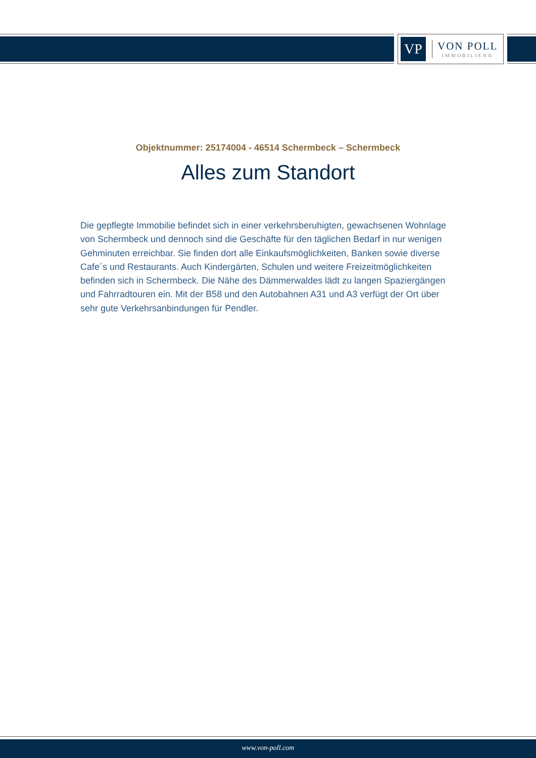VP
VON POLL
IMMOBILIEN®
Objektnummer: 25174004 - 46514 Schermbeck – Schermbeck
Alles zum Standort
Die gepflegte Immobilie befindet sich in einer verkehrsberuhigten, gewachsenen Wohnlage von Schermbeck und dennoch sind die Geschäfte für den täglichen Bedarf in nur wenigen Gehminuten erreichbar. Sie finden dort alle Einkaufsmöglichkeiten, Banken sowie diverse Cafe´s und Restaurants. Auch Kindergärten, Schulen und weitere Freizeitmöglichkeiten befinden sich in Schermbeck. Die Nähe des Dämmerwaldes lädt zu langen Spaziergängen und Fahrradtouren ein. Mit der B58 und den Autobahnen A31 und A3 verfügt der Ort über sehr gute Verkehrsanbindungen für Pendler.
www.von-poll.com